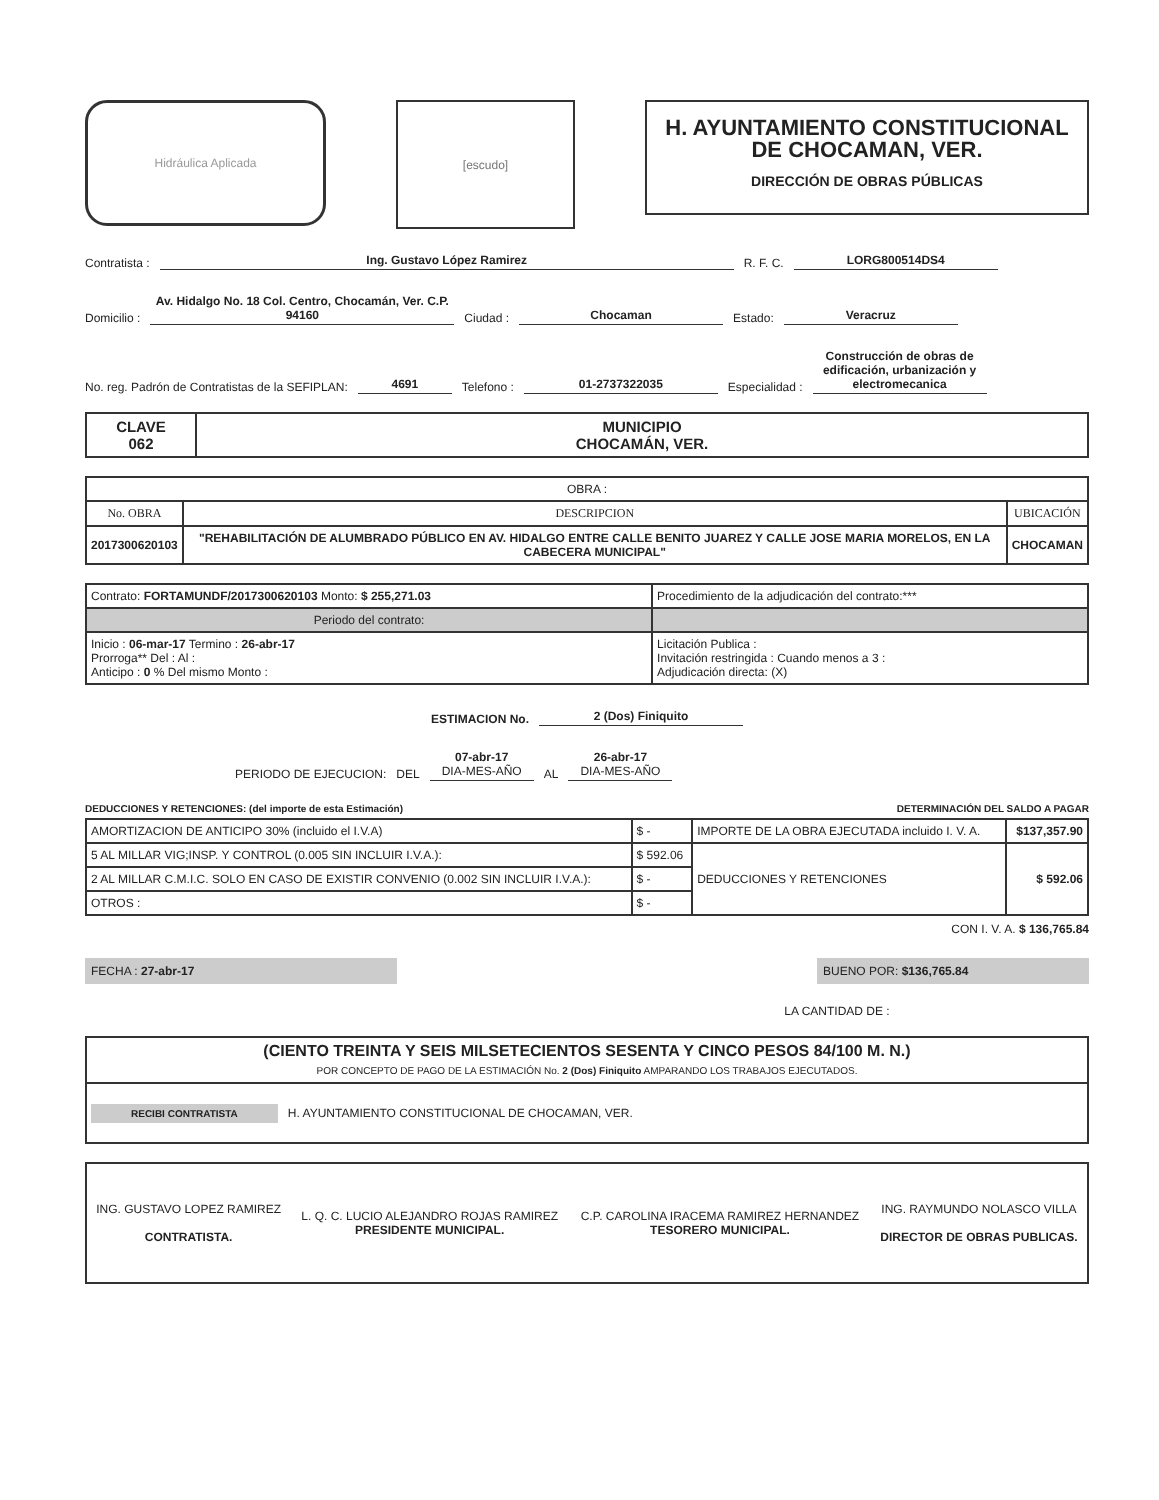Hidráulica Aplicada
[escudo]
H. AYUNTAMIENTO CONSTITUCIONAL
DE CHOCAMAN, VER.
DIRECCIÓN DE OBRAS PÚBLICAS
Contratista : Ing. Gustavo López Ramirez R. F. C. LORG800514DS4
Domicilio : Av. Hidalgo No. 18 Col. Centro, Chocamán, Ver. C.P. 94160 Ciudad : Chocaman Estado: Veracruz
No. reg. Padrón de Contratistas de la SEFIPLAN: 4691 Telefono : 01-2737322035 Especialidad : Construcción de obras de edificación, urbanización y electromecanica
| CLAVE 062 | MUNICIPIO CHOCAMÁN, VER. |
| OBRA : | | |
| No. OBRA | DESCRIPCION | UBICACIÓN |
| 2017300620103 | "REHABILITACIÓN DE ALUMBRADO PÚBLICO EN AV. HIDALGO ENTRE CALLE BENITO JUAREZ Y CALLE JOSE MARIA MORELOS, EN LA CABECERA MUNICIPAL" | CHOCAMAN |
| Contrato: FORTAMUNDF/2017300620103 Monto: $ 255,271.03 | Procedimiento de la adjudicación del contrato:*** |
| Periodo del contrato: | |
| Inicio : 06-mar-17 Termino : 26-abr-17 Prorroga** Del : Al : Anticipo : 0 % Del mismo Monto : | Licitación Publica : Invitación restringida : Cuando menos a 3 : Adjudicación directa: (X) |
ESTIMACION No. 2 (Dos) Finiquito
PERIODO DE EJECUCION: DEL 07-abr-17
DIA-MES-AÑO AL 26-abr-17
DIA-MES-AÑO
DEDUCCIONES Y RETENCIONES: (del importe de esta Estimación) DETERMINACIÓN DEL SALDO A PAGAR
| AMORTIZACION DE ANTICIPO 30% (incluido el I.V.A) | $ - | IMPORTE DE LA OBRA EJECUTADA incluido I. V. A. | $137,357.90 |
| 5 AL MILLAR VIG;INSP. Y CONTROL (0.005 SIN INCLUIR I.V.A.): | $ 592.06 | DEDUCCIONES Y RETENCIONES | $ 592.06 |
| 2 AL MILLAR C.M.I.C. SOLO EN CASO DE EXISTIR CONVENIO (0.002 SIN INCLUIR I.V.A.): | $ - | | |
| OTROS : | $ - | | |
CON I. V. A. $ 136,765.84
FECHA : 27-abr-17 BUENO POR: $136,765.84
LA CANTIDAD DE :
| (CIENTO TREINTA Y SEIS MILSETECIENTOS SESENTA Y CINCO PESOS 84/100 M. N.) POR CONCEPTO DE PAGO DE LA ESTIMACIÓN No. 2 (Dos) Finiquito AMPARANDO LOS TRABAJOS EJECUTADOS. |
| RECIBI CONTRATISTA H. AYUNTAMIENTO CONSTITUCIONAL DE CHOCAMAN, VER. |
| ING. GUSTAVO LOPEZ RAMIREZ CONTRATISTA. | L. Q. C. LUCIO ALEJANDRO ROJAS RAMIREZ PRESIDENTE MUNICIPAL. | C.P. CAROLINA IRACEMA RAMIREZ HERNANDEZ TESORERO MUNICIPAL. | ING. RAYMUNDO NOLASCO VILLA DIRECTOR DE OBRAS PUBLICAS. |